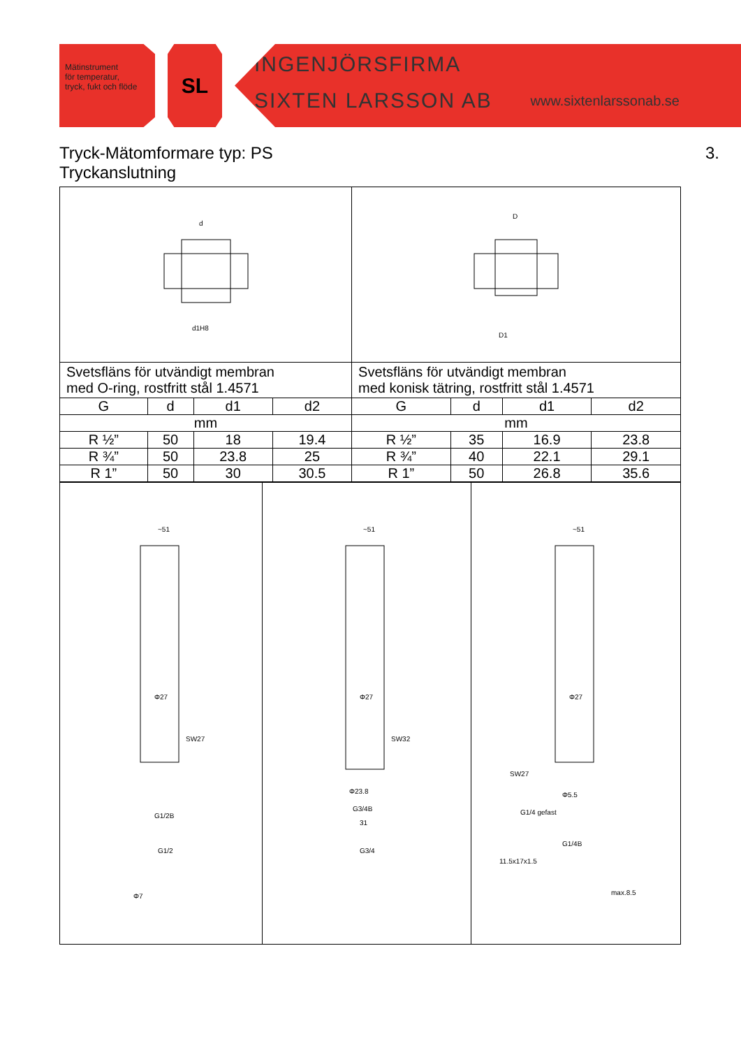Mätinstrument
för temperatur,
tryck, fukt och flöde
SL
INGENJÖRSFIRMA
SIXTEN LARSSON AB www.sixtenlarssonab.se
Tryck-Mätomformare typ: PS 3.
Tryckanslutning
| d d1H8 | | | | D D1 | | | |
| Svetsfläns för utvändigt membran med O-ring, rostfritt stål 1.4571 | | | | Svetsfläns för utvändigt membran med konisk tätring, rostfritt stål 1.4571 | | | |
| G | d | d1 | d2 | G | d | d1 | d2 |
| mm | | | | mm | | | |
| R ½” | 50 | 18 | 19.4 | R ½” | 35 | 16.9 | 23.8 |
| R ¾” | 50 | 23.8 | 25 | R ¾” | 40 | 22.1 | 29.1 |
| R 1” | 50 | 30 | 30.5 | R 1” | 50 | 26.8 | 35.6 |
| ~51 Φ27 SW27 G1/2B G1/2 Φ7 | ~51 Φ27 SW32 Φ23.8 G3/4B 31 G3/4 | ~51 Φ27 SW27 Φ5.5 G1/4 gefast G1/4B 11.5x17x1.5 max.8.5 |